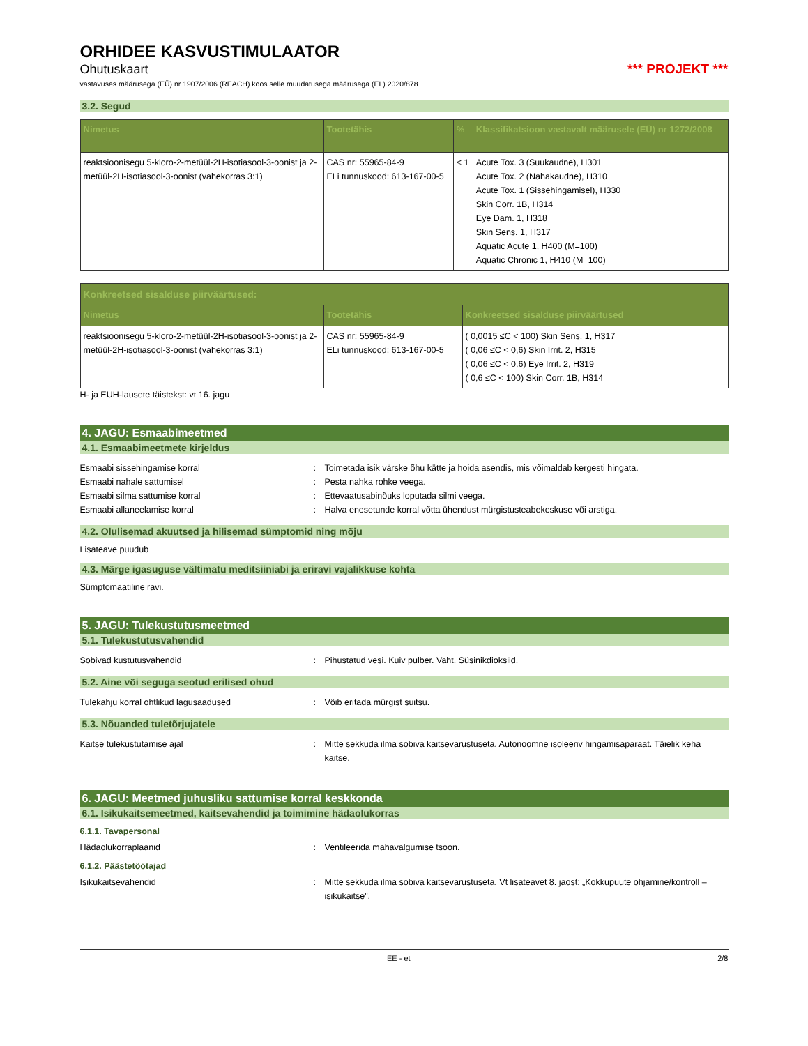ORHIDEE KASVUSTIMULAATOR
Ohutuskaart *** PROJEKT ***
vastavuses määrusega (EÜ) nr 1907/2006 (REACH) koos selle muudatusega määrusega (EL) 2020/878
3.2. Segud
| Nimetus | Tootetähis | % | Klassifikatsioon vastavalt määrusele (EÜ) nr 1272/2008 |
| --- | --- | --- | --- |
| reaktsioonisegu 5-kloro-2-metüül-2H-isotiasool-3-oonist ja 2-metüül-2H-isotiasool-3-oonist (vahekorras 3:1) | CAS nr: 55965-84-9 ELi tunnuskood: 613-167-00-5 | < 1 | Acute Tox. 3 (Suukaudne), H301 Acute Tox. 2 (Nahakaudne), H310 Acute Tox. 1 (Sissehingamisel), H330 Skin Corr. 1B, H314 Eye Dam. 1, H318 Skin Sens. 1, H317 Aquatic Acute 1, H400 (M=100) Aquatic Chronic 1, H410 (M=100) |
| Konkreetsed sisalduse piirväärtused: | | |
| --- | --- | --- |
| Nimetus | Tootetähis | Konkreetsed sisalduse piirväärtused |
| reaktsioonisegu 5-kloro-2-metüül-2H-isotiasool-3-oonist ja 2-metüül-2H-isotiasool-3-oonist (vahekorras 3:1) | CAS nr: 55965-84-9 ELi tunnuskood: 613-167-00-5 | ( 0,0015 ≤C < 100) Skin Sens. 1, H317 ( 0,06 ≤C < 0,6) Skin Irrit. 2, H315 ( 0,06 ≤C < 0,6) Eye Irrit. 2, H319 ( 0,6 ≤C < 100) Skin Corr. 1B, H314 |
H- ja EUH-lausete täistekst: vt 16. jagu
4. JAGU: Esmaabimeetmed
4.1. Esmaabimeetmete kirjeldus
Esmaabi sissehingamise korral: Toimetada isik värske õhu kätte ja hoida asendis, mis võimaldab kergesti hingata.
Esmaabi nahale sattumisel: Pesta nahka rohke veega.
Esmaabi silma sattumise korral: Ettevaatusabinõuks loputada silmi veega.
Esmaabi allaneelamise korral: Halva enesetunde korral võtta ühendust mürgistusteabekeskuse või arstiga.
4.2. Olulisemad akuutsed ja hilisemad sümptomid ning mõju
Lisateave puudub
4.3. Märge igasuguse vältimatu meditsiiniabi ja eriravi vajalikkuse kohta
Sümptomaatiline ravi.
5. JAGU: Tulekustutusmeetmed
5.1. Tulekustutusvahendid
Sobivad kustutusvahendid: Pihustatud vesi. Kuiv pulber. Vaht. Süsinikdioksiid.
5.2. Aine või seguga seotud erilised ohud
Tulekahju korral ohtlikud lagusaadused: Võib eritada mürgist suitsu.
5.3. Nõuanded tuletõrjujatele
Kaitse tulekustutamise ajal: Mitte sekkuda ilma sobiva kaitsevarustuseta. Autonoomne isoleeriv hingamisaparaat. Täielik keha kaitse.
6. JAGU: Meetmed juhusliku sattumise korral keskkonda
6.1. Isikukaitsemeetmed, kaitsevahendid ja toimimine hädaolukorras
6.1.1. Tavapersonal
Hädaolukorraplaanid: Ventileerida mahavalgumise tsoon.
6.1.2. Päästetöötajad
Isikukaitsevahendid: Mitte sekkuda ilma sobiva kaitsevarustuseta. Vt lisateavet 8. jaost: „Kokkupuute ohjamine/kontroll – isikukaitse".
EE - et 2/8